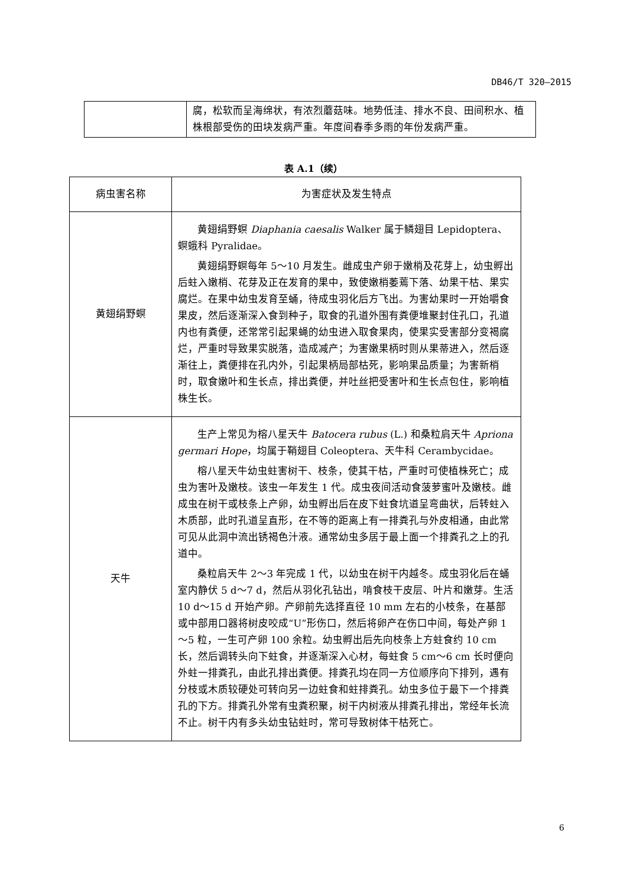DB46/T 320—2015
| | 腐，松软而呈海绵状，有浓烈蘑菇味。地势低洼、排水不良、田间积水、植株根部受伤的田块发病严重。年度间春季多雨的年份发病严重。 |
表 A.1（续）
| 病虫害名称 | 为害症状及发生特点 |
| --- | --- |
| 黄翅绢野螟 | 黄翅绢野螟 Diaphania caesalis Walker 属于鳞翅目 Lepidoptera、螟蛾科 Pyralidae。 黄翅绢野螟每年 5～10 月发生。雌成虫产卵于嫩梢及花芽上，幼虫孵出后蛀入嫩梢、花芽及正在发育的果中，致使嫩梢萎蔫下落、幼果干枯、果实腐烂。在果中幼虫发育至蛹，待成虫羽化后方飞出。为害幼果时一开始嚼食果皮，然后逐渐深入食到种子，取食的孔道外围有粪便堆聚封住孔口，孔道内也有粪便，还常常引起果蝇的幼虫进入取食果肉，使果实受害部分变褐腐烂，严重时导致果实脱落，造成减产；为害嫩果柄时则从果蒂进入，然后逐渐往上，粪便排在孔内外，引起果柄局部枯死，影响果品质量；为害新梢时，取食嫩叶和生长点，排出粪便，并吐丝把受害叶和生长点包住，影响植株生长。 |
| 天牛 | 生产上常见为榕八星天牛 Batocera rubus (L.) 和桑粒肩天牛 Apriona germari Hope ，均属于鞘翅目 Coleoptera、天牛科 Cerambycidae。 榕八星天牛幼虫蛀害树干、枝条，使其干枯，严重时可使植株死亡；成虫为害叶及嫩枝。该虫一年发生 1 代。成虫夜间活动食菠萝蜜叶及嫩枝。雌成虫在树干或枝条上产卵，幼虫孵出后在皮下蛀食坑道呈弯曲状，后转蛀入木质部，此时孔道呈直形，在不等的距离上有一排粪孔与外皮相通，由此常可见从此洞中流出锈褐色汁液。通常幼虫多居于最上面一个排粪孔之上的孔道中。 桑粒肩天牛 2～3 年完成 1 代，以幼虫在树干内越冬。成虫羽化后在蛹室内静伏 5 d～7 d，然后从羽化孔钻出，啃食枝干皮层、叶片和嫩芽。生活 10 d～15 d 开始产卵。产卵前先选择直径 10 mm 左右的小枝条，在基部或中部用口器将树皮咬成“U”形伤口，然后将卵产在伤口中间，每处产卵 1～5 粒，一生可产卵 100 余粒。幼虫孵出后先向枝条上方蛀食约 10 cm 长，然后调转头向下蛀食，并逐渐深入心材，每蛀食 5 cm～6 cm 长时便向外蛀一排粪孔，由此孔排出粪便。排粪孔均在同一方位顺序向下排列，遇有分枝或木质较硬处可转向另一边蛀食和蛀排粪孔。幼虫多位于最下一个排粪孔的下方。排粪孔外常有虫粪积聚，树干内树液从排粪孔排出，常经年长流不止。树干内有多头幼虫钻蛀时，常可导致树体干枯死亡。 |
6